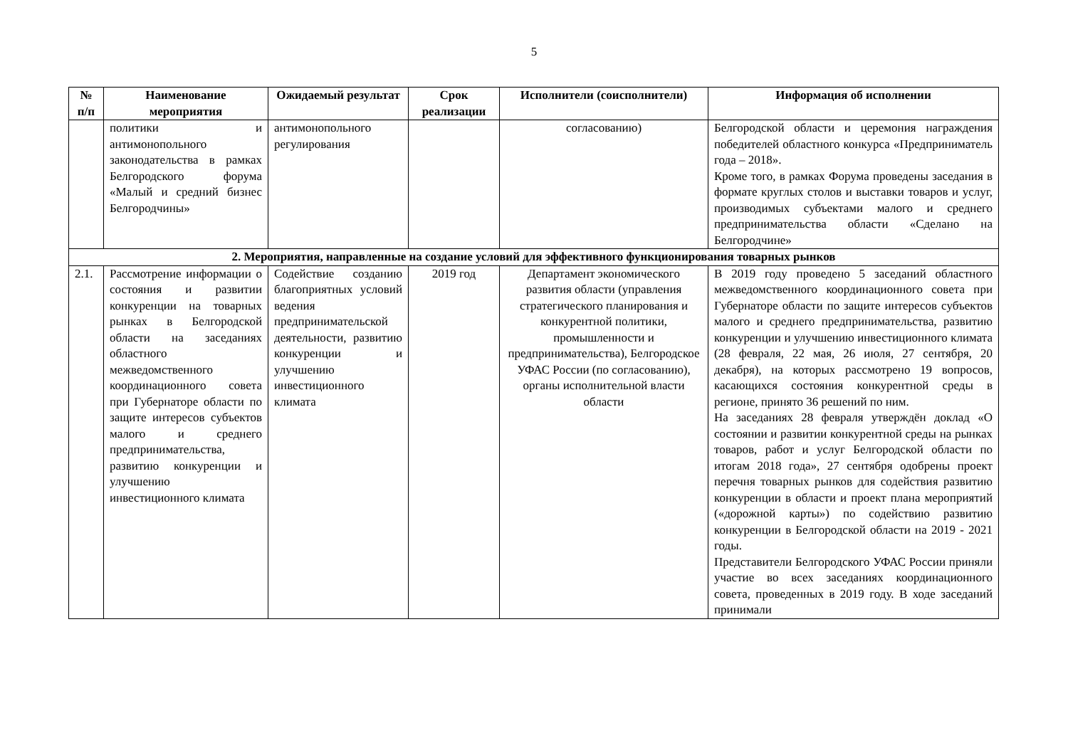5
| № п/п | Наименование мероприятия | Ожидаемый результат | Срок реализации | Исполнители (соисполнители) | Информация об исполнении |
| --- | --- | --- | --- | --- | --- |
| | политики и антимонопольного законодательства в рамках Белгородского форума «Малый и средний бизнес Белгородчины» | антимонопольного регулирования | | согласованию) | Белгородской области и церемония награждения победителей областного конкурса «Предприниматель года – 2018». Кроме того, в рамках Форума проведены заседания в формате круглых столов и выставки товаров и услуг, производимых субъектами малого и среднего предпринимательства области «Сделано на Белгородчине» |
| 2. Мероприятия, направленные на создание условий для эффективного функционирования товарных рынков | | | | | |
| 2.1. | Рассмотрение информации о состояния и развитии конкуренции на товарных рынках в Белгородской области на заседаниях областного межведомственного координационного совета при Губернаторе области по защите интересов субъектов малого и среднего предпринимательства, развитию конкуренции и улучшению инвестиционного климата | Содействие созданию благоприятных условий ведения предпринимательской деятельности, развитию конкуренции и улучшению инвестиционного климата | 2019 год | Департамент экономического развития области (управления стратегического планирования и конкурентной политики, промышленности и предпринимательства), Белгородское УФАС России (по согласованию), органы исполнительной власти области | В 2019 году проведено 5 заседаний областного межведомственного координационного совета при Губернаторе области по защите интересов субъектов малого и среднего предпринимательства, развитию конкуренции и улучшению инвестиционного климата (28 февраля, 22 мая, 26 июля, 27 сентября, 20 декабря), на которых рассмотрено 19 вопросов, касающихся состояния конкурентной среды в регионе, принято 36 решений по ним. На заседаниях 28 февраля утверждён доклад «О состоянии и развитии конкурентной среды на рынках товаров, работ и услуг Белгородской области по итогам 2018 года», 27 сентября одобрены проект перечня товарных рынков для содействия развитию конкуренции в области и проект плана мероприятий («дорожной карты») по содействию развитию конкуренции в Белгородской области на 2019 - 2021 годы. Представители Белгородского УФАС России приняли участие во всех заседаниях координационного совета, проведенных в 2019 году. В ходе заседаний принимали |